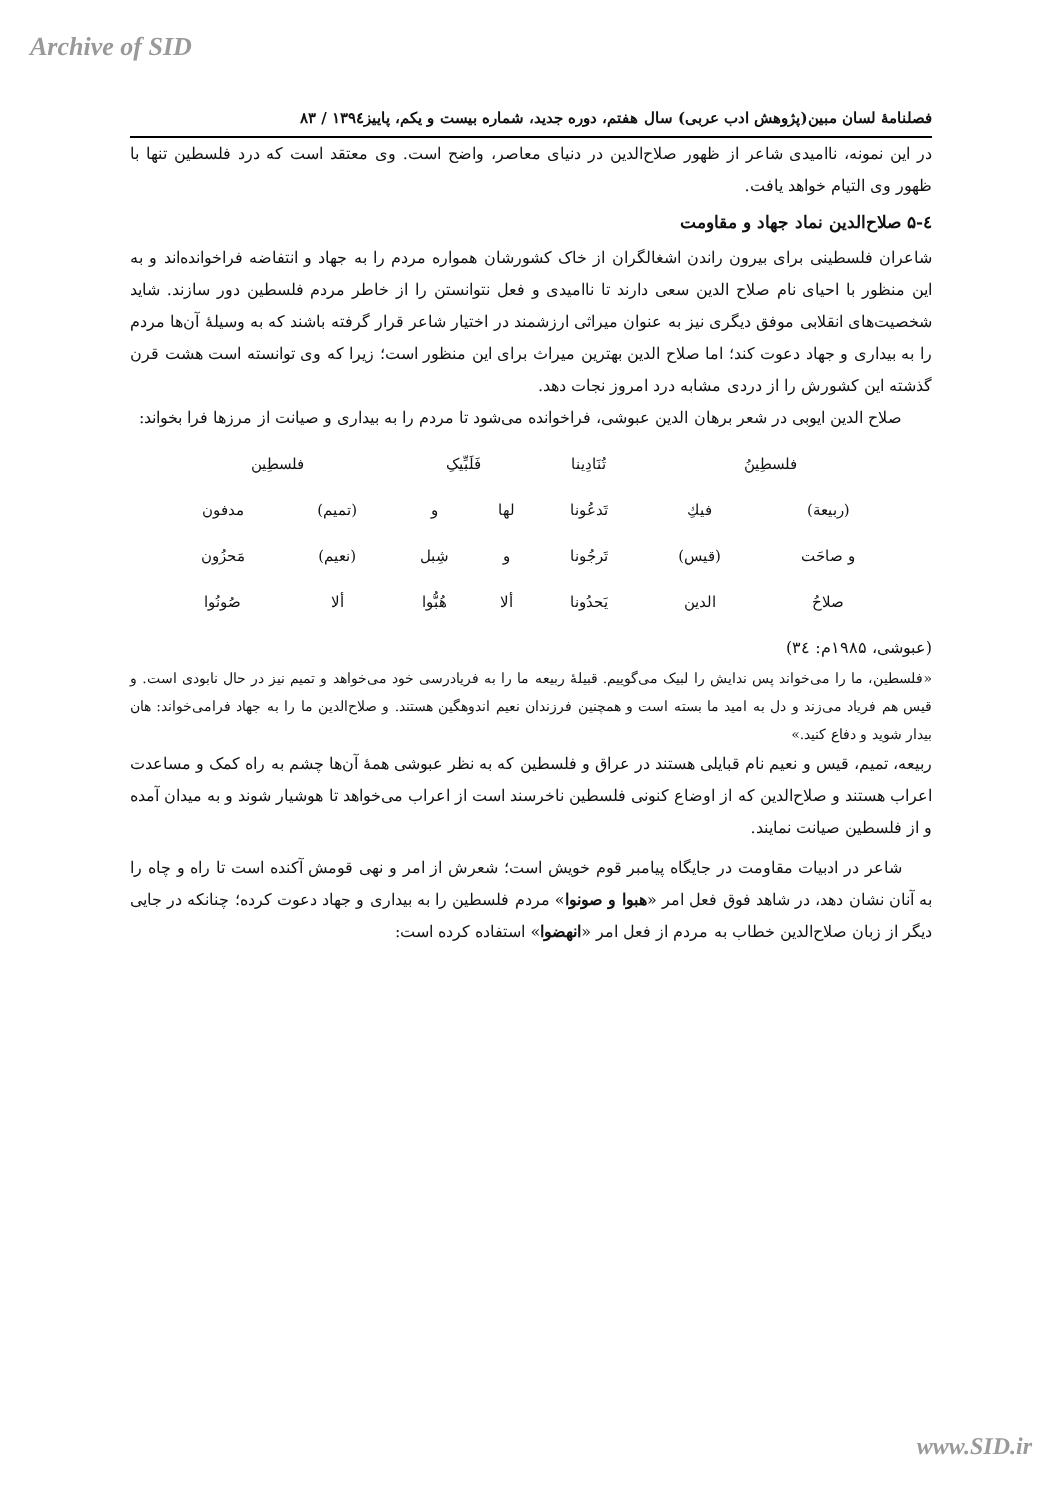Archive of SID
فصلنامۀ لسان مبین(پژوهش ادب عربی) سال هفتم، دوره جدید، شماره بیست و یکم، پاییز۱۳۹٤ / ۸۳
در این نمونه، ناامیدی شاعر از ظهور صلاح‌الدین در دنیای معاصر، واضح است. وی معتقد است که درد فلسطین تنها با ظهور وی التیام خواهد یافت.
٤-۵ صلاح‌الدین نماد جهاد و مقاومت
شاعران فلسطینی برای بیرون راندن اشغالگران از خاک کشورشان همواره مردم را به جهاد و انتفاضه فراخوانده‌اند و به این منظور با احیای نام صلاح الدین سعی دارند تا ناامیدی و فعل نتوانستن را از خاطر مردم فلسطین دور سازند. شاید شخصیت‌های انقلابی موفق دیگری نیز به عنوان میراثی ارزشمند در اختیار شاعر قرار گرفته باشند که به وسیلۀ آن‌ها مردم را به بیداری و جهاد دعوت کند؛ اما صلاح الدین بهترین میراث برای این منظور است؛ زیرا که وی توانسته است هشت قرن گذشته این کشورش را از دردی مشابه درد امروز نجات دهد.
صلاح الدین ایوبی در شعر برهان الدین عبوشی، فراخوانده می‌شود تا مردم را به بیداری و صیانت از مرزها فرا بخواند:
| فلسطِینُ | | تُنَادِینا | فَلَبِّیکِ | | فلسطِین | |
| (ربیعة) | فیكِ | تَدعُونا | لها | و | (تمیم) | مدفون |
| و صاحَت | (قیس) | تَرجُونا | و | شِبل | (نعیم) | مَحزُون |
| صلاحُ | الدین | یَحدُونا | ألا | هُبُّوا | ألا | صُونُوا |
(عبوشی، ۱۹۸۵م: ٣٤)
«فلسطین، ما را می‌خواند پس ندایش را لبیک می‌گوییم. قبیلۀ ربیعه ما را به فریادرسی خود می‌خواهد و تمیم نیز در حال نابودی است. و قیس هم فریاد می‌زند و دل به امید ما بسته است و همچنین فرزندان نعیم اندوهگین هستند. و صلاح‌الدین ما را به جهاد فرامی‌خواند: هان بیدار شوید و دفاع کنید.»
ربیعه، تمیم، قیس و نعیم نام قبایلی هستند در عراق و فلسطین که به نظر عبوشی همۀ آن‌ها چشم به راه کمک و مساعدت اعراب هستند و صلاح‌الدین که از اوضاع کنونی فلسطین ناخرسند است از اعراب می‌خواهد تا هوشیار شوند و به میدان آمده و از فلسطین صیانت نمایند.
شاعر در ادبیات مقاومت در جایگاه پیامبر قوم خویش است؛ شعرش از امر و نهی قومش آکنده است تا راه و چاه را به آنان نشان دهد، در شاهد فوق فعل امر «هبوا و صونوا» مردم فلسطین را به بیداری و جهاد دعوت کرده؛ چنانکه در جایی دیگر از زبان صلاح‌الدین خطاب به مردم از فعل امر «انهضوا» استفاده کرده است:
www.SID.ir